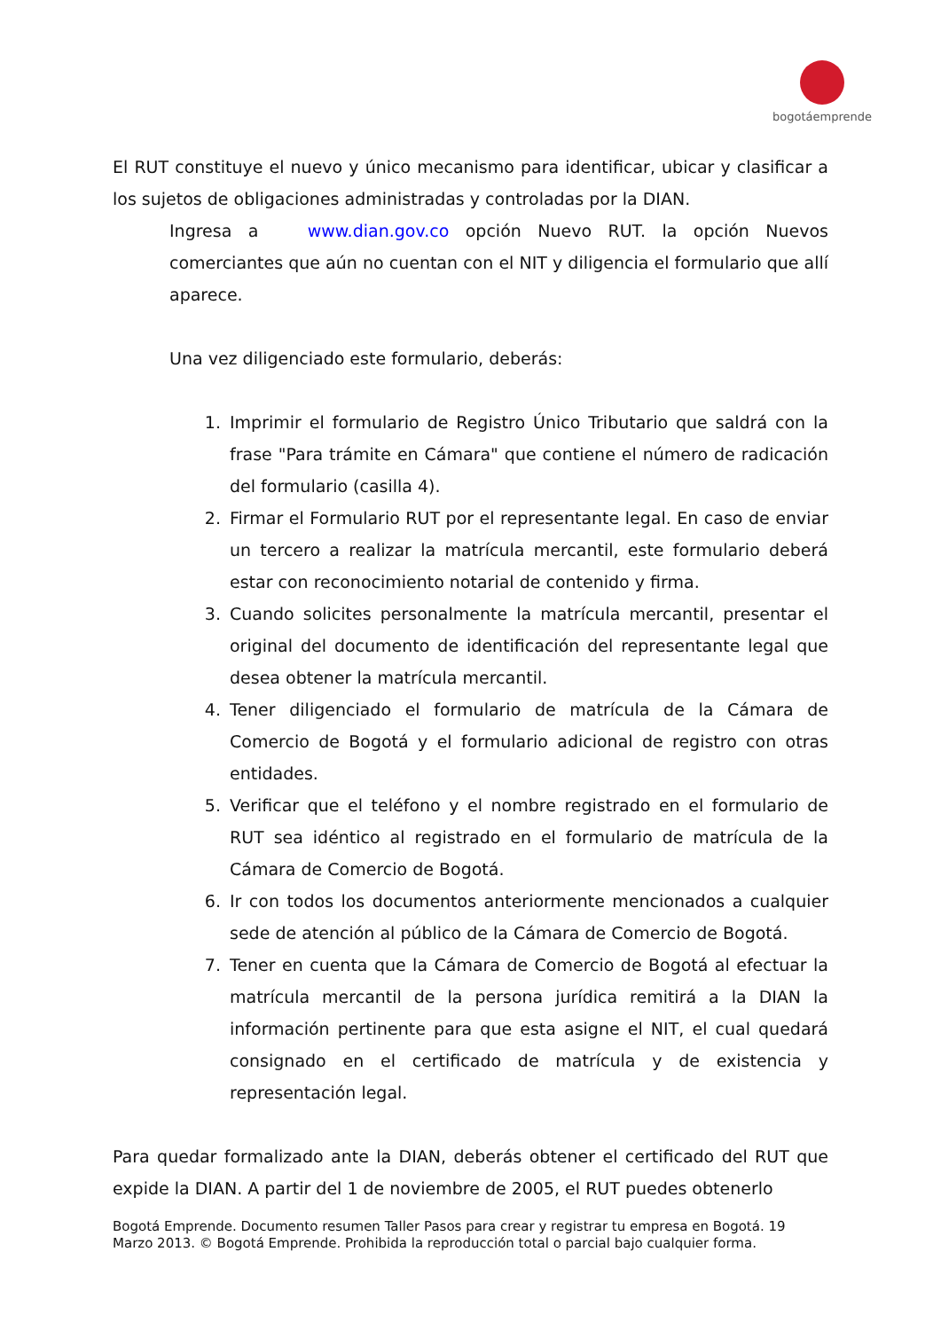bogotáemprende
El RUT constituye el nuevo y único mecanismo para identificar, ubicar y clasificar a los sujetos de obligaciones administradas y controladas por la DIAN.
Ingresa a www.dian.gov.co opción Nuevo RUT. la opción Nuevos comerciantes que aún no cuentan con el NIT y diligencia el formulario que allí aparece.
Una vez diligenciado este formulario, deberás:
1. Imprimir el formulario de Registro Único Tributario que saldrá con la frase "Para trámite en Cámara" que contiene el número de radicación del formulario (casilla 4).
2. Firmar el Formulario RUT por el representante legal. En caso de enviar un tercero a realizar la matrícula mercantil, este formulario deberá estar con reconocimiento notarial de contenido y firma.
3. Cuando solicites personalmente la matrícula mercantil, presentar el original del documento de identificación del representante legal que desea obtener la matrícula mercantil.
4. Tener diligenciado el formulario de matrícula de la Cámara de Comercio de Bogotá y el formulario adicional de registro con otras entidades.
5. Verificar que el teléfono y el nombre registrado en el formulario de RUT sea idéntico al registrado en el formulario de matrícula de la Cámara de Comercio de Bogotá.
6. Ir con todos los documentos anteriormente mencionados a cualquier sede de atención al público de la Cámara de Comercio de Bogotá.
7. Tener en cuenta que la Cámara de Comercio de Bogotá al efectuar la matrícula mercantil de la persona jurídica remitirá a la DIAN la información pertinente para que esta asigne el NIT, el cual quedará consignado en el certificado de matrícula y de existencia y representación legal.
Para quedar formalizado ante la DIAN, deberás obtener el certificado del RUT que expide la DIAN. A partir del 1 de noviembre de 2005, el RUT puedes obtenerlo
Bogotá Emprende. Documento resumen Taller Pasos para crear y registrar tu empresa en Bogotá. 19
Marzo 2013. © Bogotá Emprende. Prohibida la reproducción total o parcial bajo cualquier forma.